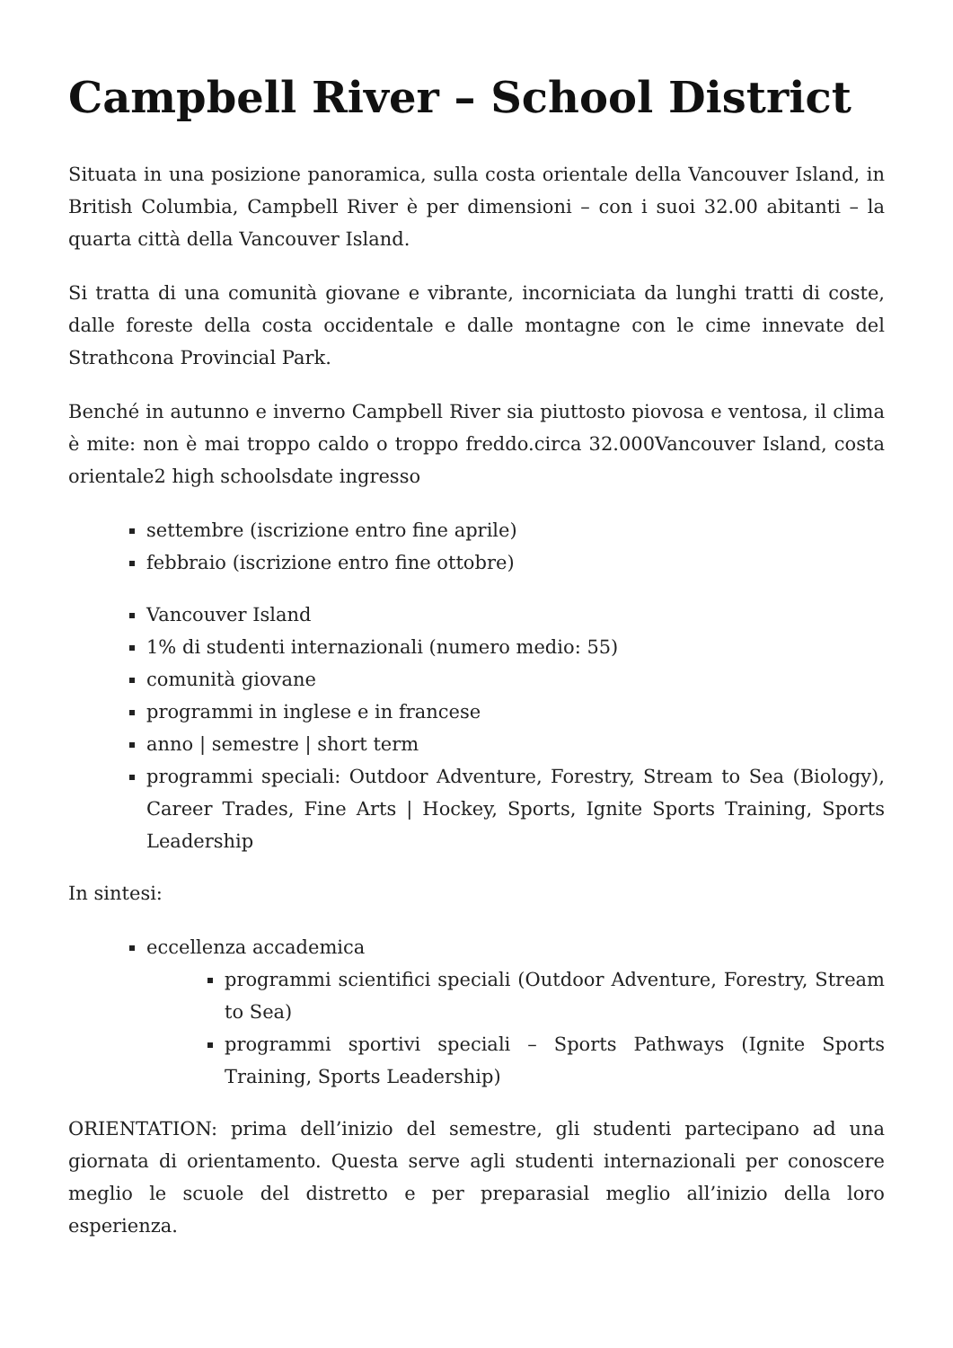Campbell River – School District
Situata in una posizione panoramica, sulla costa orientale della Vancouver Island, in British Columbia, Campbell River è per dimensioni – con i suoi 32.00 abitanti – la quarta città della Vancouver Island.
Si tratta di una comunità giovane e vibrante, incorniciata da lunghi tratti di coste, dalle foreste della costa occidentale e dalle montagne con le cime innevate del Strathcona Provincial Park.
Benché in autunno e inverno Campbell River sia piuttosto piovosa e ventosa, il clima è mite: non è mai troppo caldo o troppo freddo.circa 32.000Vancouver Island, costa orientale2 high schoolsdate ingresso
settembre (iscrizione entro fine aprile)
febbraio (iscrizione entro fine ottobre)
Vancouver Island
1% di studenti internazionali (numero medio: 55)
comunità giovane
programmi in inglese e in francese
anno | semestre | short term
programmi speciali: Outdoor Adventure, Forestry, Stream to Sea (Biology), Career Trades, Fine Arts | Hockey, Sports, Ignite Sports Training, Sports Leadership
In sintesi:
eccellenza accademica
programmi scientifici speciali (Outdoor Adventure, Forestry, Stream to Sea)
programmi sportivi speciali – Sports Pathways (Ignite Sports Training, Sports Leadership)
ORIENTATION: prima dell’inizio del semestre, gli studenti partecipano ad una giornata di orientamento. Questa serve agli studenti internazionali per conoscere meglio le scuole del distretto e per preparasial meglio all’inizio della loro esperienza.